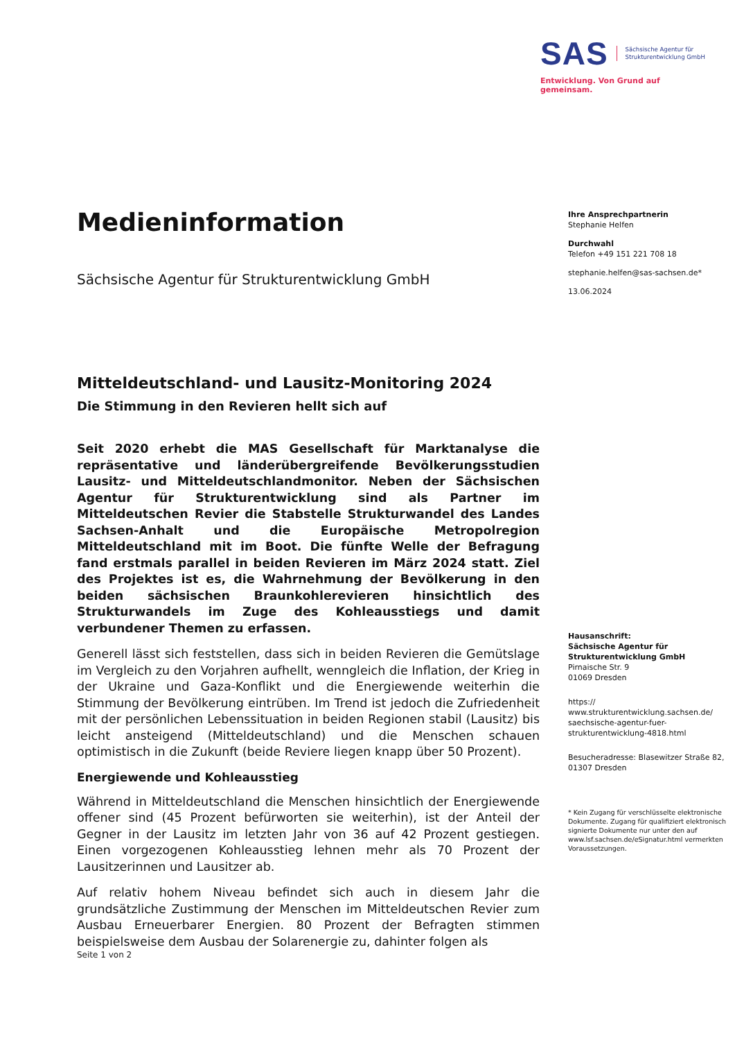SAS Sächsische Agentur für
Strukturentwicklung GmbH
Entwicklung. Von Grund auf gemeinsam.
Medieninformation
Sächsische Agentur für Strukturentwicklung GmbH
Mitteldeutschland- und Lausitz-Monitoring 2024
Die Stimmung in den Revieren hellt sich auf
Seit 2020 erhebt die MAS Gesellschaft für Marktanalyse die repräsentative und länderübergreifende Bevölkerungsstudien Lausitz- und Mitteldeutschlandmonitor. Neben der Sächsischen Agentur für Strukturentwicklung sind als Partner im Mitteldeutschen Revier die Stabstelle Strukturwandel des Landes Sachsen-Anhalt und die Europäische Metropolregion Mitteldeutschland mit im Boot. Die fünfte Welle der Befragung fand erstmals parallel in beiden Revieren im März 2024 statt. Ziel des Projektes ist es, die Wahrnehmung der Bevölkerung in den beiden sächsischen Braunkohlerevieren hinsichtlich des Strukturwandels im Zuge des Kohleausstiegs und damit verbundener Themen zu erfassen.
Generell lässt sich feststellen, dass sich in beiden Revieren die Gemütslage im Vergleich zu den Vorjahren aufhellt, wenngleich die Inflation, der Krieg in der Ukraine und Gaza-Konflikt und die Energiewende weiterhin die Stimmung der Bevölkerung eintrüben. Im Trend ist jedoch die Zufriedenheit mit der persönlichen Lebenssituation in beiden Regionen stabil (Lausitz) bis leicht ansteigend (Mitteldeutschland) und die Menschen schauen optimistisch in die Zukunft (beide Reviere liegen knapp über 50 Prozent).
Energiewende und Kohleausstieg
Während in Mitteldeutschland die Menschen hinsichtlich der Energiewende offener sind (45 Prozent befürworten sie weiterhin), ist der Anteil der Gegner in der Lausitz im letzten Jahr von 36 auf 42 Prozent gestiegen. Einen vorgezogenen Kohleausstieg lehnen mehr als 70 Prozent der Lausitzerinnen und Lausitzer ab.
Auf relativ hohem Niveau befindet sich auch in diesem Jahr die grundsätzliche Zustimmung der Menschen im Mitteldeutschen Revier zum Ausbau Erneuerbarer Energien. 80 Prozent der Befragten stimmen beispielsweise dem Ausbau der Solarenergie zu, dahinter folgen als
Ihre Ansprechpartnerin
Stephanie Helfen
Durchwahl
Telefon +49 151 221 708 18
stephanie.helfen@sas-sachsen.de*
13.06.2024
Hausanschrift:
Sächsische Agentur für Strukturentwicklung GmbH
Pirnaische Str. 9
01069 Dresden
https://
www.strukturentwicklung.sachsen.de/
saechsische-agentur-fuer-strukturentwicklung-4818.html
Besucheradresse: Blasewitzer Straße 82, 01307 Dresden
* Kein Zugang für verschlüsselte elektronische Dokumente. Zugang für qualifiziert elektronisch signierte Dokumente nur unter den auf www.lsf.sachsen.de/eSignatur.html vermerkten Voraussetzungen.
Seite 1 von 2